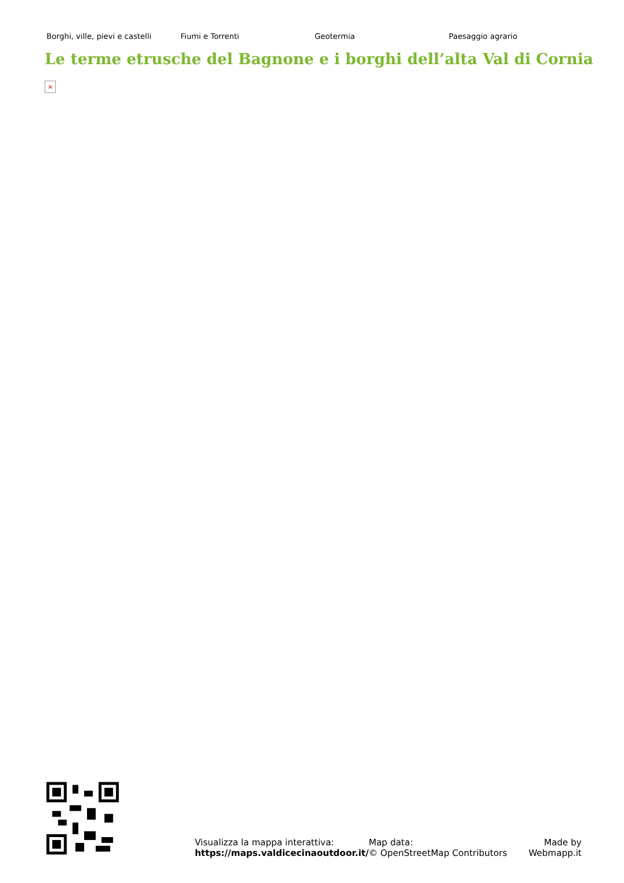Borghi, ville, pievi e castelli
Fiumi e Torrenti Geotermia Paesaggio agrario
Le terme etrusche del Bagnone e i borghi dell’alta Val di Cornia
×
Visualizza la mappa interattiva:
https://maps.valdicecinaoutdoor.it/
Map data:
© OpenStreetMap Contributors
Made by
Webmapp.it